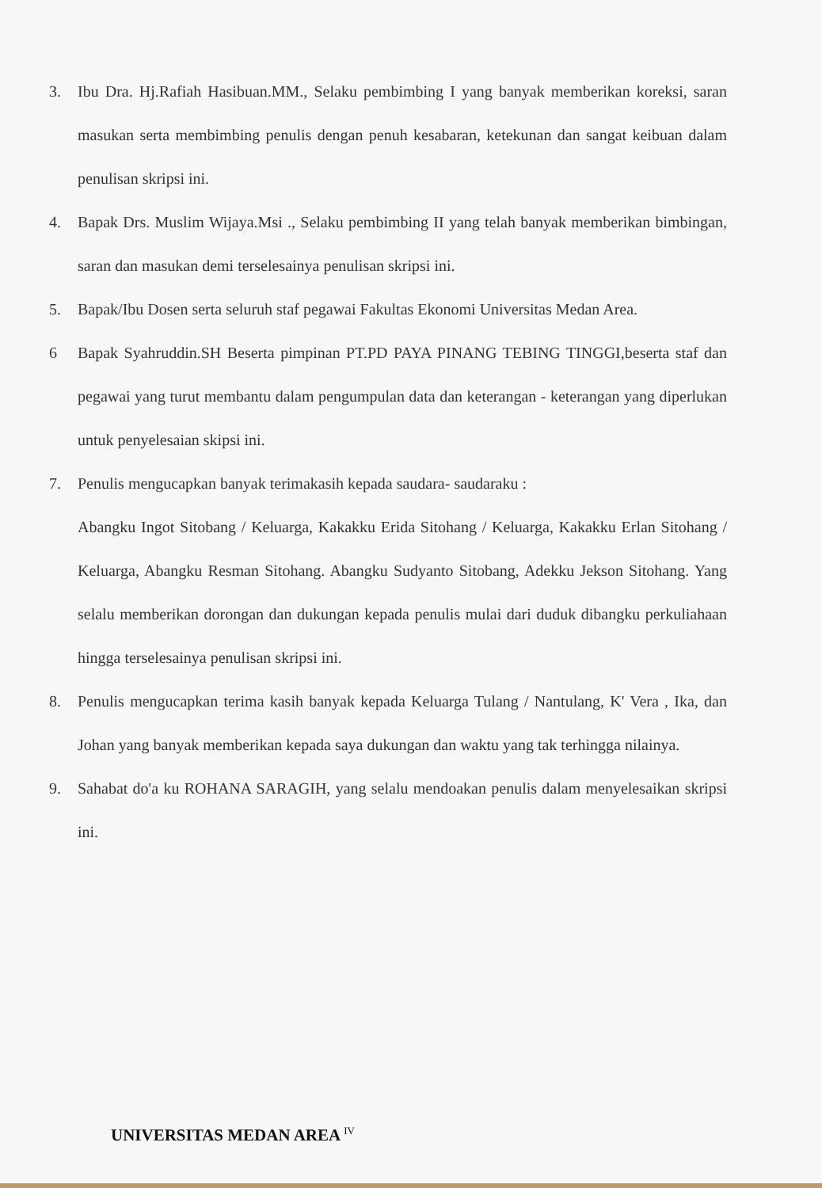3. Ibu Dra. Hj.Rafiah Hasibuan.MM., Selaku pembimbing I yang banyak memberikan koreksi, saran masukan serta membimbing penulis dengan penuh kesabaran, ketekunan dan sangat keibuan dalam penulisan skripsi ini.
4. Bapak Drs. Muslim Wijaya.Msi ., Selaku pembimbing II yang telah banyak memberikan bimbingan, saran dan masukan demi terselesainya penulisan skripsi ini.
5. Bapak/Ibu Dosen serta seluruh staf pegawai Fakultas Ekonomi Universitas Medan Area.
6 Bapak Syahruddin.SH Beserta pimpinan PT.PD PAYA PINANG TEBING TINGGI,beserta staf dan pegawai yang turut membantu dalam pengumpulan data dan keterangan - keterangan yang diperlukan untuk penyelesaian skipsi ini.
7. Penulis mengucapkan banyak terimakasih kepada saudara- saudaraku :
Abangku Ingot Sitobang / Keluarga, Kakakku Erida Sitohang / Keluarga, Kakakku Erlan Sitohang / Keluarga, Abangku Resman Sitohang. Abangku Sudyanto Sitobang, Adekku Jekson Sitohang. Yang selalu memberikan dorongan dan dukungan kepada penulis mulai dari duduk dibangku perkuliahaan hingga terselesainya penulisan skripsi ini.
8. Penulis mengucapkan terima kasih banyak kepada Keluarga Tulang / Nantulang, K' Vera , Ika, dan Johan yang banyak memberikan kepada saya dukungan dan waktu yang tak terhingga nilainya.
9. Sahabat do'a ku ROHANA SARAGIH, yang selalu mendoakan penulis dalam menyelesaikan skripsi ini.
UNIVERSITAS MEDAN AREA <sup>IV</sup>